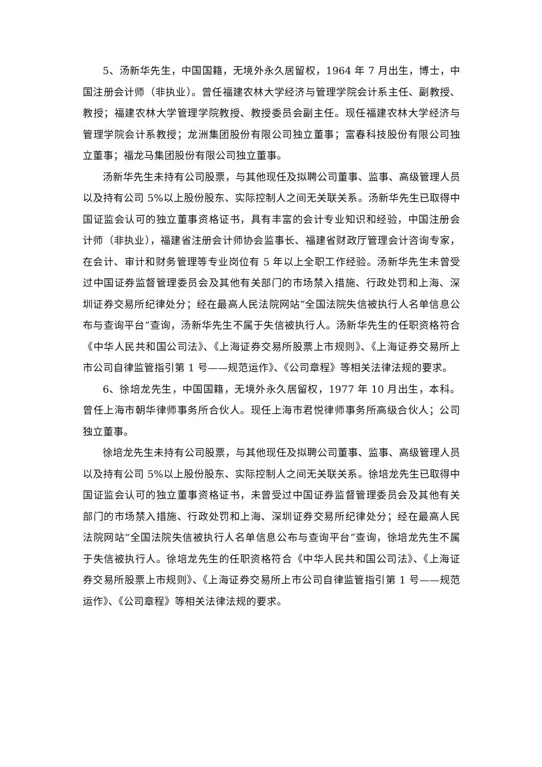5、汤新华先生，中国国籍，无境外永久居留权，1964 年 7 月出生，博士，中国注册会计师（非执业）。曾任福建农林大学经济与管理学院会计系主任、副教授、教授；福建农林大学管理学院教授、教授委员会副主任。现任福建农林大学经济与管理学院会计系教授；龙洲集团股份有限公司独立董事；富春科技股份有限公司独立董事；福龙马集团股份有限公司独立董事。
汤新华先生未持有公司股票，与其他现任及拟聘公司董事、监事、高级管理人员以及持有公司 5%以上股份股东、实际控制人之间无关联关系。汤新华先生已取得中国证监会认可的独立董事资格证书，具有丰富的会计专业知识和经验，中国注册会计师（非执业），福建省注册会计师协会监事长、福建省财政厅管理会计咨询专家，在会计、审计和财务管理等专业岗位有 5 年以上全职工作经验。汤新华先生未曾受过中国证券监督管理委员会及其他有关部门的市场禁入措施、行政处罚和上海、深圳证券交易所纪律处分；经在最高人民法院网站“全国法院失信被执行人名单信息公布与查询平台”查询，汤新华先生不属于失信被执行人。汤新华先生的任职资格符合《中华人民共和国公司法》、《上海证券交易所股票上市规则》、《上海证券交易所上市公司自律监管指引第 1 号——规范运作》、《公司章程》等相关法律法规的要求。
6、徐培龙先生，中国国籍，无境外永久居留权，1977 年 10 月出生，本科。曾任上海市朝华律师事务所合伙人。现任上海市君悦律师事务所高级合伙人；公司独立董事。
徐培龙先生未持有公司股票，与其他现任及拟聘公司董事、监事、高级管理人员以及持有公司 5%以上股份股东、实际控制人之间无关联关系。徐培龙先生已取得中国证监会认可的独立董事资格证书，未曾受过中国证券监督管理委员会及其他有关部门的市场禁入措施、行政处罚和上海、深圳证券交易所纪律处分；经在最高人民法院网站“全国法院失信被执行人名单信息公布与查询平台”查询，徐培龙先生不属于失信被执行人。徐培龙先生的任职资格符合《中华人民共和国公司法》、《上海证券交易所股票上市规则》、《上海证券交易所上市公司自律监管指引第 1 号——规范运作》、《公司章程》等相关法律法规的要求。